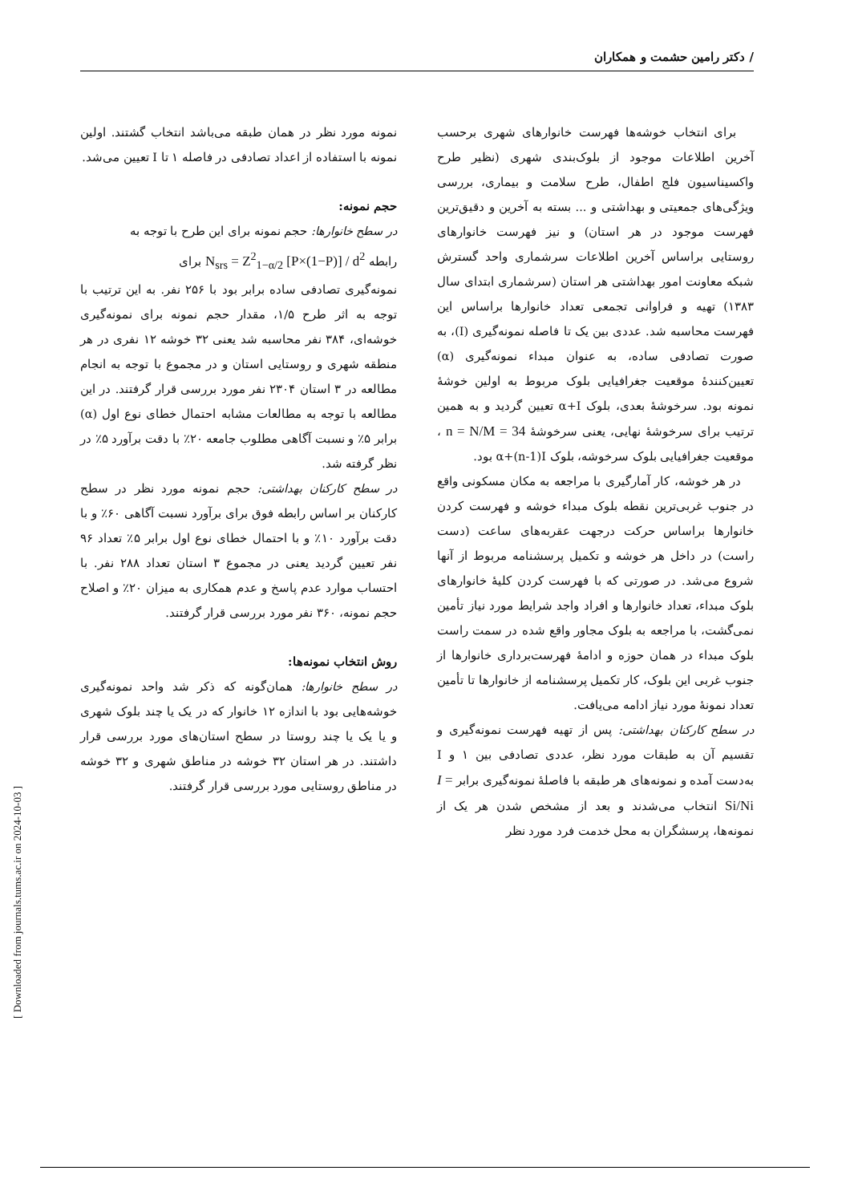/ دکتر رامین حشمت و همکاران
نمونه مورد نظر در همان طبقه می‌باشد انتخاب گشتند. اولین نمونه با استفاده از اعداد تصادفی در فاصله ۱ تا I تعیین می‌شد.
حجم نمونه:
در سطح خانوارها: حجم نمونه برای این طرح با توجه به
رابطه N<sub>srs</sub> = Z<sup>2</sup><sub>1−α/2</sub> [P×(1−P)] / d<sup>2</sup> برای
نمونه‌گیری تصادفی ساده برابر بود با ۲۵۶ نفر. به این ترتیب با توجه به اثر طرح ۱/۵، مقدار حجم نمونه برای نمونه‌گیری خوشه‌ای، ۳۸۴ نفر محاسبه شد یعنی ۳۲ خوشه ۱۲ نفری در هر منطقه شهری و روستایی استان و در مجموع با توجه به انجام مطالعه در ۳ استان ۲۳۰۴ نفر مورد بررسی قرار گرفتند. در این مطالعه با توجه به مطالعات مشابه احتمال خطای نوع اول (α) برابر ۵٪ و نسبت آگاهی مطلوب جامعه ۲۰٪ با دقت برآورد ۵٪ در نظر گرفته شد.
در سطح کارکنان بهداشتی: حجم نمونه مورد نظر در سطح کارکنان بر اساس رابطه فوق برای برآورد نسبت آگاهی ۶۰٪ و با دقت برآورد ۱۰٪ و با احتمال خطای نوع اول برابر ۵٪ تعداد ۹۶ نفر تعیین گردید یعنی در مجموع ۳ استان تعداد ۲۸۸ نفر. با احتساب موارد عدم پاسخ و عدم همکاری به میزان ۲۰٪ و اصلاح حجم نمونه، ۳۶۰ نفر مورد بررسی قرار گرفتند.
روش انتخاب نمونه‌ها:
در سطح خانوارها: همان‌گونه که ذکر شد واحد نمونه‌گیری خوشه‌هایی بود با اندازه ۱۲ خانوار که در یک یا چند بلوک شهری و یا یک یا چند روستا در سطح استان‌های مورد بررسی قرار داشتند. در هر استان ۳۲ خوشه در مناطق شهری و ۳۲ خوشه در مناطق روستایی مورد بررسی قرار گرفتند.
برای انتخاب خوشه‌ها فهرست خانوارهای شهری برحسب آخرین اطلاعات موجود از بلوک‌بندی شهری (نظیر طرح واکسیناسیون فلج اطفال، طرح سلامت و بیماری، بررسی ویژگی‌های جمعیتی و بهداشتی و ... بسته به آخرین و دقیق‌ترین فهرست موجود در هر استان) و نیز فهرست خانوارهای روستایی براساس آخرین اطلاعات سرشماری واحد گسترش شبکه معاونت امور بهداشتی هر استان (سرشماری ابتدای سال ۱۳۸۳) تهیه و فراوانی تجمعی تعداد خانوارها براساس این فهرست محاسبه شد. عددی بین یک تا فاصله نمونه‌گیری (I)، به صورت تصادفی ساده، به عنوان مبداء نمونه‌گیری (α) تعیین‌کنندهٔ موقعیت جغرافیایی بلوک مربوط به اولین خوشهٔ نمونه بود. سرخوشهٔ بعدی، بلوک α+I تعیین گردید و به همین ترتیب برای سرخوشهٔ نهایی، یعنی سرخوشهٔ n = N/M = 34 ، موقعیت جغرافیایی بلوک سرخوشه، بلوک α+(n-1)I بود.
در هر خوشه، کار آمارگیری با مراجعه به مکان مسکونی واقع در جنوب غربی‌ترین نقطه بلوک مبداء خوشه و فهرست کردن خانوارها براساس حرکت درجهت عقربه‌های ساعت (دست راست) در داخل هر خوشه و تکمیل پرسشنامه مربوط از آنها شروع می‌شد. در صورتی که با فهرست کردن کلیهٔ خانوارهای بلوک مبداء، تعداد خانوارها و افراد واجد شرایط مورد نیاز تأمین نمی‌گشت، با مراجعه به بلوک مجاور واقع شده در سمت راست بلوک مبداء در همان حوزه و ادامهٔ فهرست‌برداری خانوارها از جنوب غربی این بلوک، کار تکمیل پرسشنامه از خانوارها تا تأمین تعداد نمونهٔ مورد نیاز ادامه می‌یافت.
در سطح کارکنان بهداشتی: پس از تهیه فهرست نمونه‌گیری و تقسیم آن به طبقات مورد نظر، عددی تصادفی بین ۱ و I به‌دست آمده و نمونه‌های هر طبقه با فاصلهٔ نمونه‌گیری برابر I = Si/Ni انتخاب می‌شدند و بعد از مشخص شدن هر یک از نمونه‌ها، پرسشگران به محل خدمت فرد مورد نظر
[ Downloaded from journals.tums.ac.ir on 2024-10-03 ]